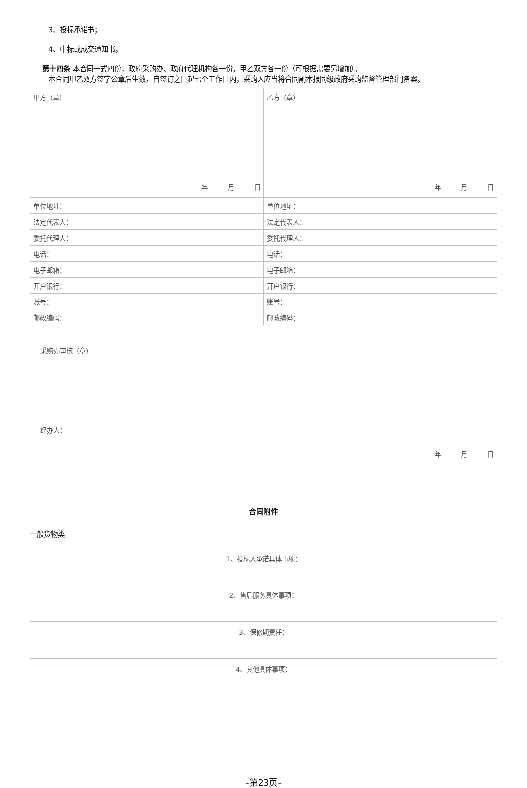3、投标承诺书；
4、中标或成交通知书。
第十四条 本合同一式四份，政府采购办、政府代理机构各一份，甲乙双方各一份（可根据需要另增加）。
本合同甲乙双方签字公章后生效，自签订之日起七个工作日内，采购人应当将合同副本报同级政府采购监督管理部门备案。
| 甲方（章） 年 月 日 | 乙方（章） 年 月 日 |
| 单位地址： | 单位地址： |
| 法定代表人： | 法定代表人： |
| 委托代理人： | 委托代理人： |
| 电话： | 电话： |
| 电子邮箱： | 电子邮箱： |
| 开户银行： | 开户银行： |
| 账号： | 账号： |
| 邮政编码： | 邮政编码： |
| 采购办审核（章） 经办人： 年 月 日 | |
合同附件
一般货物类
| 1、投标人承诺具体事项： |
| 2、售后服务具体事项： |
| 3、保修期责任： |
| 4、其他具体事项： |
-第23页-